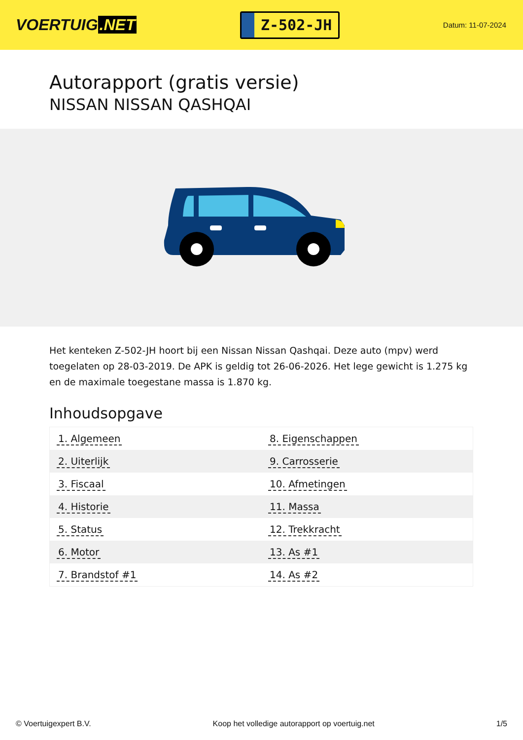VOERTUIG.NET
Z-502-JH
Datum: 11-07-2024
Autorapport (gratis versie)
NISSAN NISSAN QASHQAI
Het kenteken Z-502-JH hoort bij een Nissan Nissan Qashqai. Deze auto (mpv) werd toegelaten op 28-03-2019. De APK is geldig tot 26-06-2026. Het lege gewicht is 1.275 kg en de maximale toegestane massa is 1.870 kg.
Inhoudsopgave
| 1. Algemeen | 8. Eigenschappen |
| 2. Uiterlijk | 9. Carrosserie |
| 3. Fiscaal | 10. Afmetingen |
| 4. Historie | 11. Massa |
| 5. Status | 12. Trekkracht |
| 6. Motor | 13. As #1 |
| 7. Brandstof #1 | 14. As #2 |
© Voertuigexpert B.V. Koop het volledige autorapport op voertuig.net 1/5